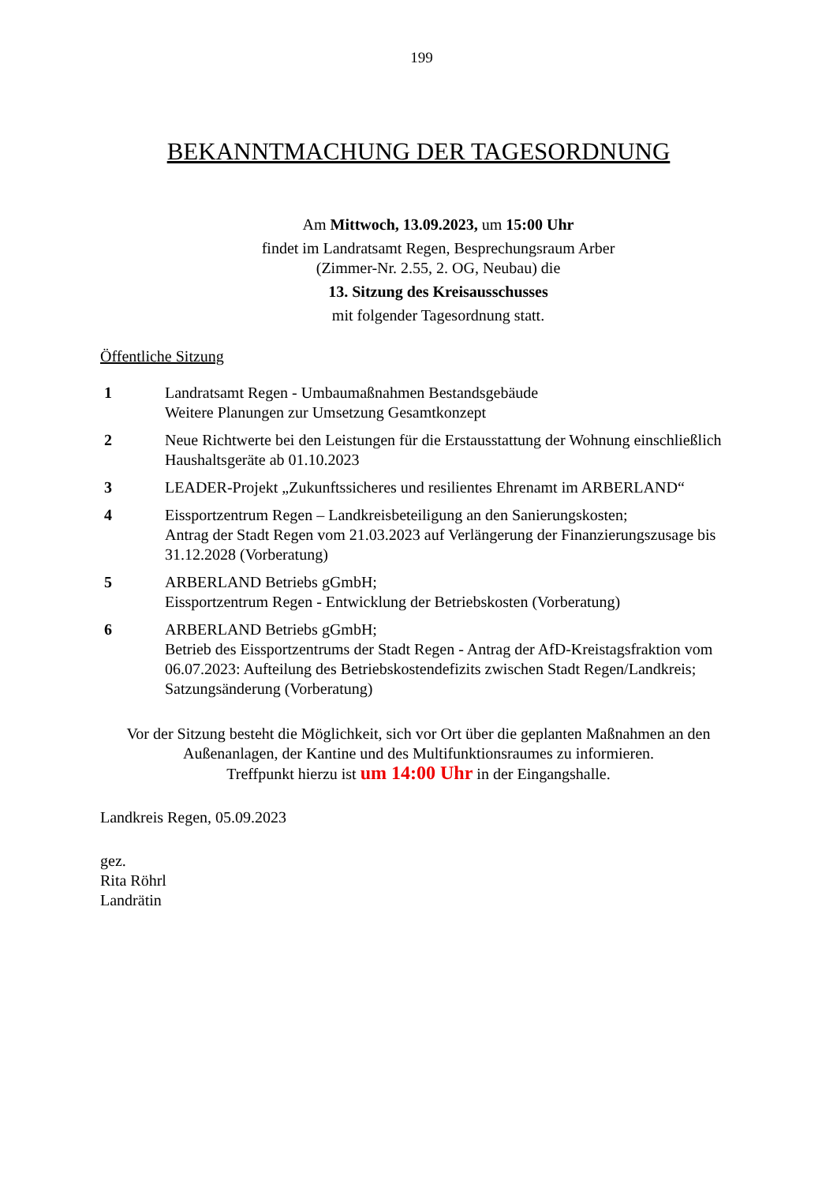199
BEKANNTMACHUNG DER TAGESORDNUNG
Am Mittwoch, 13.09.2023, um 15:00 Uhr
findet im Landratsamt Regen, Besprechungsraum Arber
(Zimmer-Nr. 2.55, 2. OG, Neubau) die
13. Sitzung des Kreisausschusses
mit folgender Tagesordnung statt.
Öffentliche Sitzung
1 Landratsamt Regen - Umbaumaßnahmen Bestandsgebäude
Weitere Planungen zur Umsetzung Gesamtkonzept
2 Neue Richtwerte bei den Leistungen für die Erstausstattung der Wohnung einschließlich Haushaltsgeräte ab 01.10.2023
3 LEADER-Projekt „Zukunftssicheres und resilientes Ehrenamt im ARBERLAND“
4 Eissportzentrum Regen – Landkreisbeteiligung an den Sanierungskosten;
Antrag der Stadt Regen vom 21.03.2023 auf Verlängerung der Finanzierungszusage bis 31.12.2028 (Vorberatung)
5 ARBERLAND Betriebs gGmbH;
Eissportzentrum Regen - Entwicklung der Betriebskosten (Vorberatung)
6 ARBERLAND Betriebs gGmbH;
Betrieb des Eissportzentrums der Stadt Regen - Antrag der AfD-Kreistagsfraktion vom 06.07.2023: Aufteilung des Betriebskostendefizits zwischen Stadt Regen/Landkreis; Satzungsänderung (Vorberatung)
Vor der Sitzung besteht die Möglichkeit, sich vor Ort über die geplanten Maßnahmen an den
Außenanlagen, der Kantine und des Multifunktionsraumes zu informieren.
Treffpunkt hierzu ist um 14:00 Uhr in der Eingangshalle.
Landkreis Regen, 05.09.2023
gez.
Rita Röhrl
Landrätin